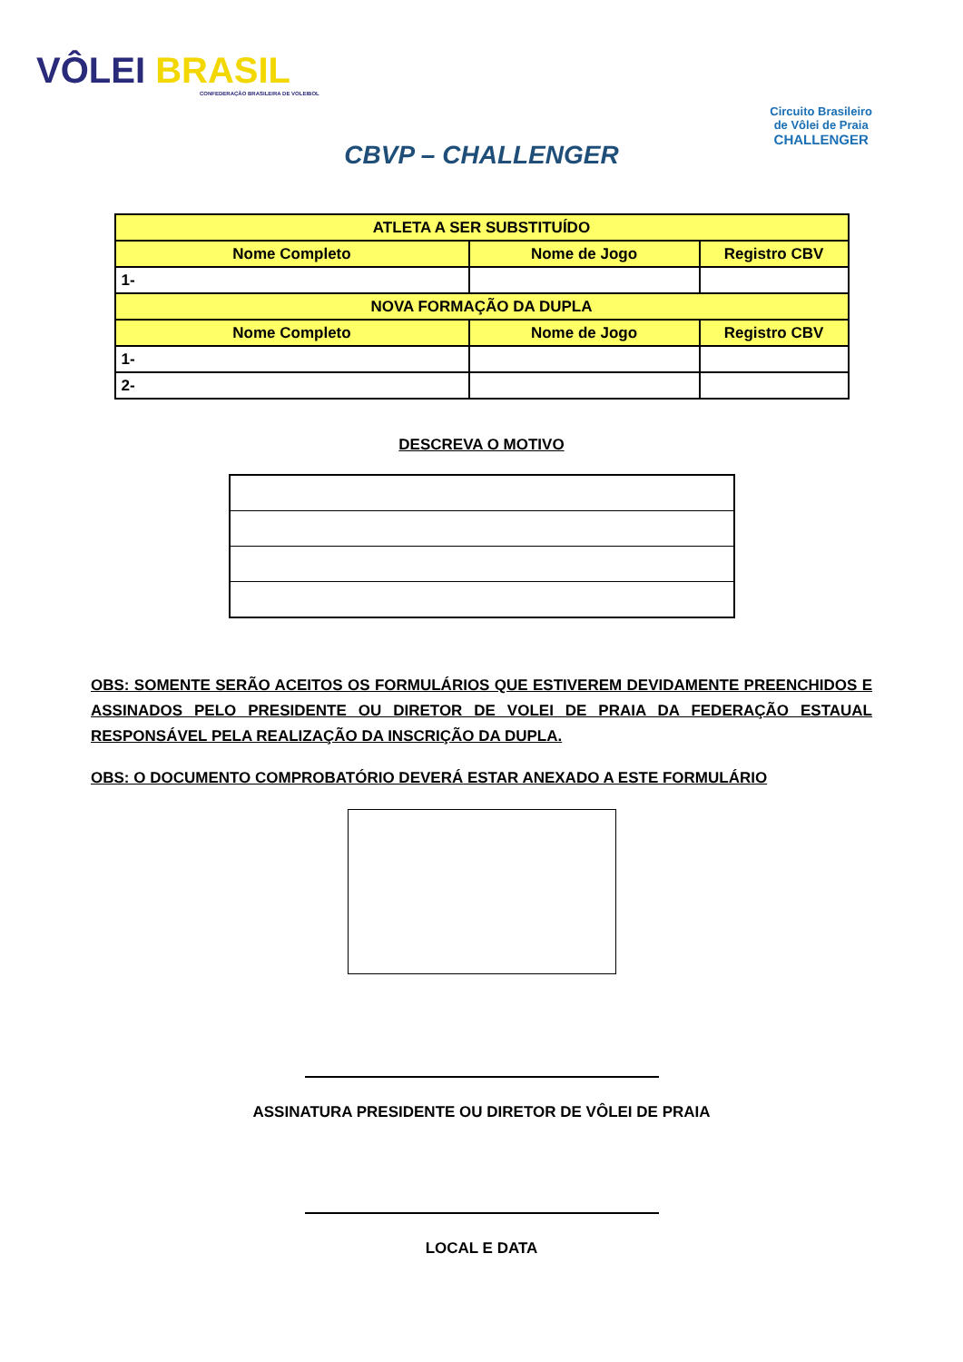VÔLEI BRASIL
CONFEDERAÇÃO BRASILEIRA DE VOLEIBOL
Circuito Brasileiro
de Vôlei de Praia
CHALLENGER
CBVP – CHALLENGER
| ATLETA A SER SUBSTITUÍDO | | |
| --- | --- | --- |
| Nome Completo | Nome de Jogo | Registro CBV |
| 1- | | |
| NOVA FORMAÇÃO DA DUPLA | | |
| Nome Completo | Nome de Jogo | Registro CBV |
| 1- | | |
| 2- | | |
DESCREVA O MOTIVO
OBS: SOMENTE SERÃO ACEITOS OS FORMULÁRIOS QUE ESTIVEREM DEVIDAMENTE PREENCHIDOS E ASSINADOS PELO PRESIDENTE OU DIRETOR DE VOLEI DE PRAIA DA FEDERAÇÃO ESTAUAL RESPONSÁVEL PELA REALIZAÇÃO DA INSCRIÇÃO DA DUPLA.
OBS: O DOCUMENTO COMPROBATÓRIO DEVERÁ ESTAR ANEXADO A ESTE FORMULÁRIO
ASSINATURA PRESIDENTE OU DIRETOR DE VÔLEI DE PRAIA
LOCAL E DATA